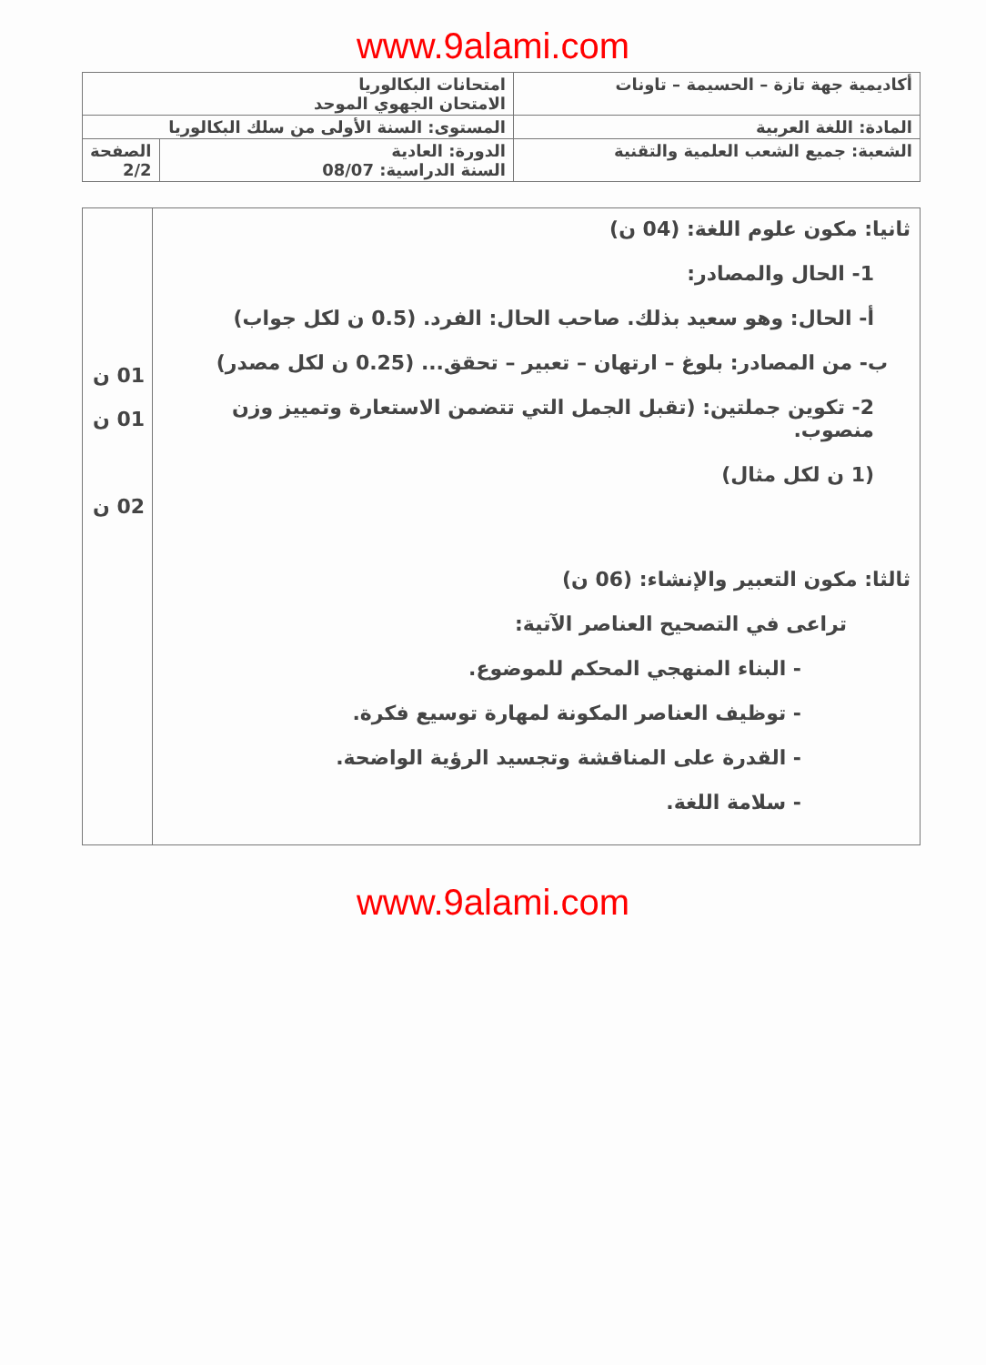www.9alami.com
| أكاديمية جهة تازة – الحسيمة – تاونات | امتحانات البكالوريا الامتحان الجهوي الموحد | |
| المادة: اللغة العربية | المستوى: السنة الأولى من سلك البكالوريا | |
| الشعبة: جميع الشعب العلمية والتقنية | الدورة: العادية السنة الدراسية: 08/07 | الصفحة 2/2 |
| ثانيا: مكون علوم اللغة: (04 ن) 1- الحال والمصادر: أ- الحال: وهو سعيد بذلك. صاحب الحال: الفرد. (0.5 ن لكل جواب) ب- من المصادر: بلوغ – ارتهان – تعبير – تحقق... (0.25 ن لكل مصدر) 2- تكوين جملتين: (تقبل الجمل التي تتضمن الاستعارة وتمييز وزن منصوب. (1 ن لكل مثال) ثالثا: مكون التعبير والإنشاء: (06 ن) تراعى في التصحيح العناصر الآتية: - البناء المنهجي المحكم للموضوع. - توظيف العناصر المكونة لمهارة توسيع فكرة. - القدرة على المناقشة وتجسيد الرؤية الواضحة. - سلامة اللغة. | 01 ن 01 ن 02 ن |
www.9alami.com